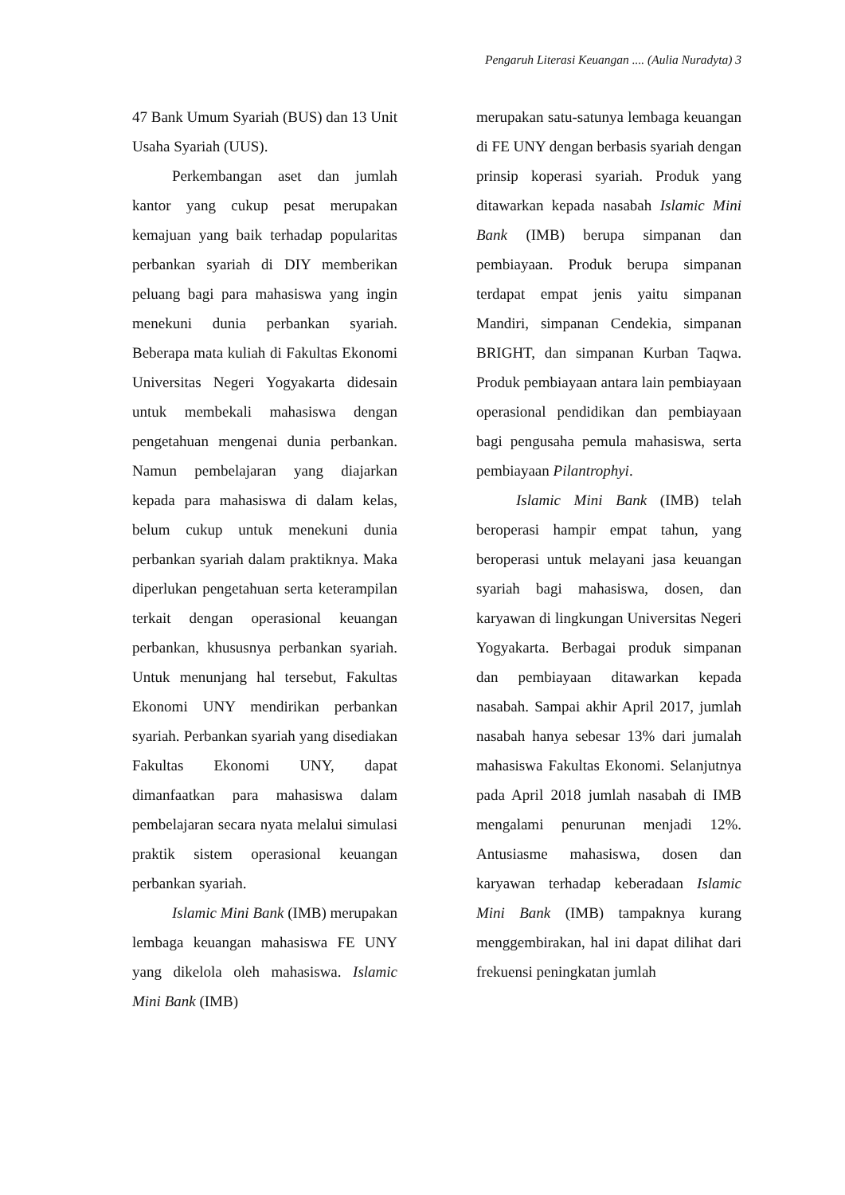Pengaruh Literasi Keuangan .... (Aulia Nuradyta) 3
47 Bank Umum Syariah (BUS) dan 13 Unit Usaha Syariah (UUS).
Perkembangan aset dan jumlah kantor yang cukup pesat merupakan kemajuan yang baik terhadap popularitas perbankan syariah di DIY memberikan peluang bagi para mahasiswa yang ingin menekuni dunia perbankan syariah. Beberapa mata kuliah di Fakultas Ekonomi Universitas Negeri Yogyakarta didesain untuk membekali mahasiswa dengan pengetahuan mengenai dunia perbankan. Namun pembelajaran yang diajarkan kepada para mahasiswa di dalam kelas, belum cukup untuk menekuni dunia perbankan syariah dalam praktiknya. Maka diperlukan pengetahuan serta keterampilan terkait dengan operasional keuangan perbankan, khususnya perbankan syariah. Untuk menunjang hal tersebut, Fakultas Ekonomi UNY mendirikan perbankan syariah. Perbankan syariah yang disediakan Fakultas Ekonomi UNY, dapat dimanfaatkan para mahasiswa dalam pembelajaran secara nyata melalui simulasi praktik sistem operasional keuangan perbankan syariah.
Islamic Mini Bank (IMB) merupakan lembaga keuangan mahasiswa FE UNY yang dikelola oleh mahasiswa. Islamic Mini Bank (IMB)
merupakan satu-satunya lembaga keuangan di FE UNY dengan berbasis syariah dengan prinsip koperasi syariah. Produk yang ditawarkan kepada nasabah Islamic Mini Bank (IMB) berupa simpanan dan pembiayaan. Produk berupa simpanan terdapat empat jenis yaitu simpanan Mandiri, simpanan Cendekia, simpanan BRIGHT, dan simpanan Kurban Taqwa. Produk pembiayaan antara lain pembiayaan operasional pendidikan dan pembiayaan bagi pengusaha pemula mahasiswa, serta pembiayaan Pilantrophyi.
Islamic Mini Bank (IMB) telah beroperasi hampir empat tahun, yang beroperasi untuk melayani jasa keuangan syariah bagi mahasiswa, dosen, dan karyawan di lingkungan Universitas Negeri Yogyakarta. Berbagai produk simpanan dan pembiayaan ditawarkan kepada nasabah. Sampai akhir April 2017, jumlah nasabah hanya sebesar 13% dari jumalah mahasiswa Fakultas Ekonomi. Selanjutnya pada April 2018 jumlah nasabah di IMB mengalami penurunan menjadi 12%. Antusiasme mahasiswa, dosen dan karyawan terhadap keberadaan Islamic Mini Bank (IMB) tampaknya kurang menggembirakan, hal ini dapat dilihat dari frekuensi peningkatan jumlah